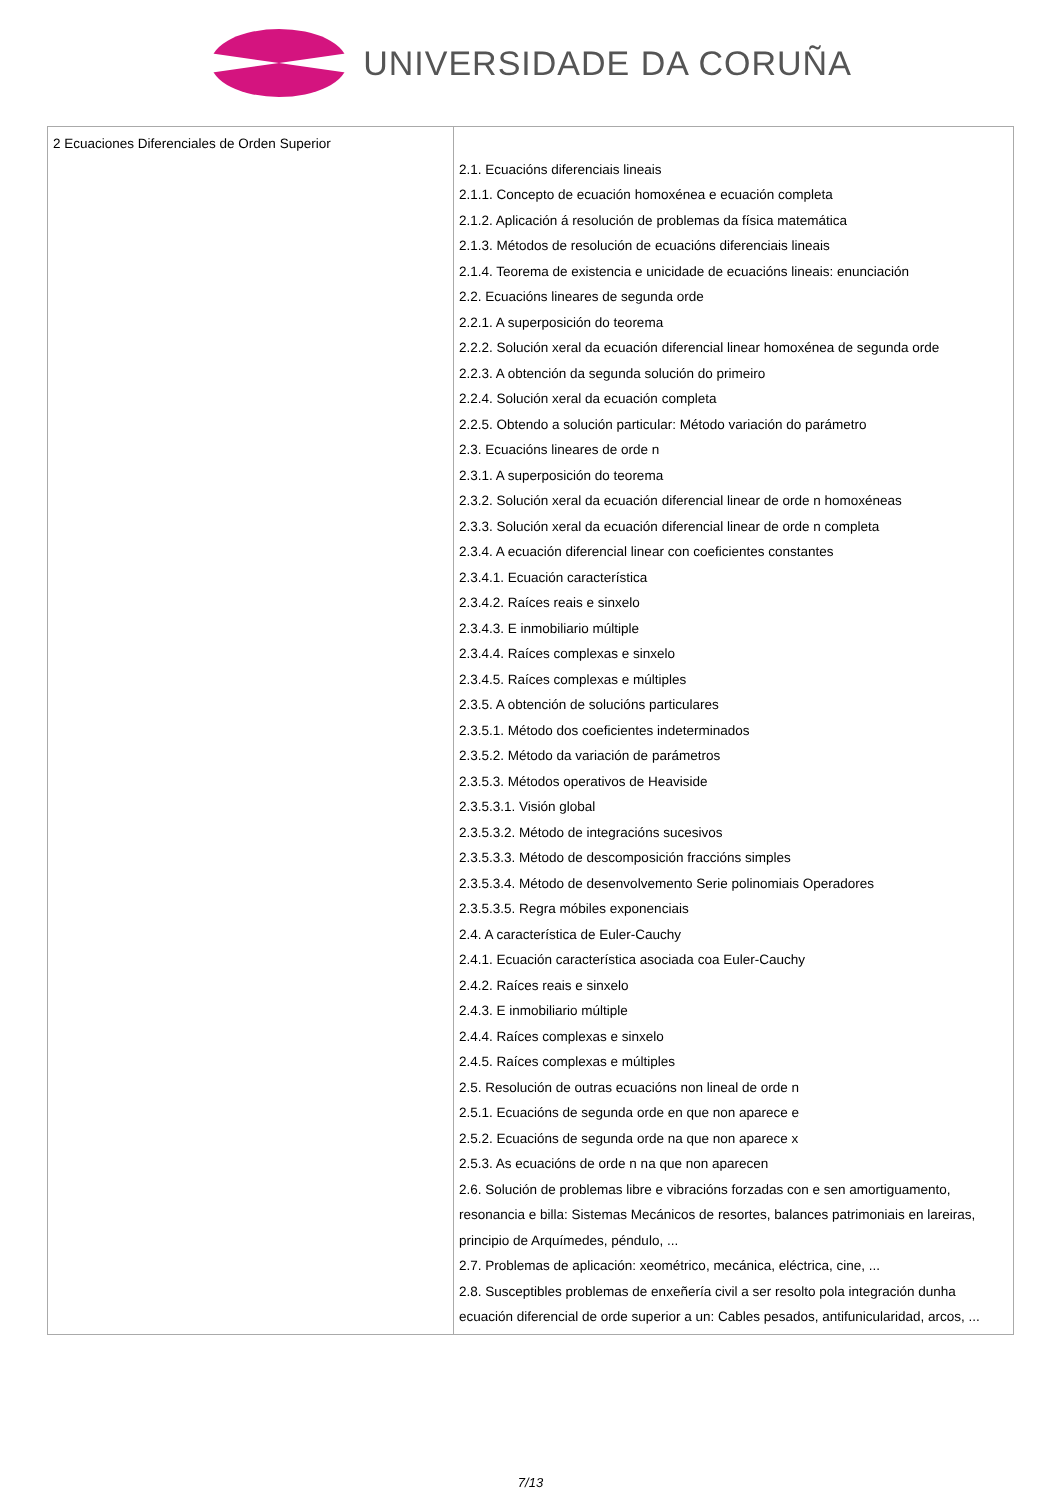UNIVERSIDADE DA CORUÑA
| 2 Ecuaciones Diferenciales de Orden Superior | 2.1. Ecuacións diferenciais lineais 2.1.1. Concepto de ecuación homoxénea e ecuación completa 2.1.2. Aplicación á resolución de problemas da física matemática 2.1.3. Métodos de resolución de ecuacións diferenciais lineais 2.1.4. Teorema de existencia e unicidade de ecuacións lineais: enunciación 2.2. Ecuacións lineares de segunda orde 2.2.1. A superposición do teorema 2.2.2. Solución xeral da ecuación diferencial linear homoxénea de segunda orde 2.2.3. A obtención da segunda solución do primeiro 2.2.4. Solución xeral da ecuación completa 2.2.5. Obtendo a solución particular: Método variación do parámetro 2.3. Ecuacións lineares de orde n 2.3.1. A superposición do teorema 2.3.2. Solución xeral da ecuación diferencial linear de orde n homoxéneas 2.3.3. Solución xeral da ecuación diferencial linear de orde n completa 2.3.4. A ecuación diferencial linear con coeficientes constantes 2.3.4.1. Ecuación característica 2.3.4.2. Raíces reais e sinxelo 2.3.4.3. E inmobiliario múltiple 2.3.4.4. Raíces complexas e sinxelo 2.3.4.5. Raíces complexas e múltiples 2.3.5. A obtención de solucións particulares 2.3.5.1. Método dos coeficientes indeterminados 2.3.5.2. Método da variación de parámetros 2.3.5.3. Métodos operativos de Heaviside 2.3.5.3.1. Visión global 2.3.5.3.2. Método de integracións sucesivos 2.3.5.3.3. Método de descomposición fraccións simples 2.3.5.3.4. Método de desenvolvemento Serie polinomiais Operadores 2.3.5.3.5. Regra móbiles exponenciais 2.4. A característica de Euler-Cauchy 2.4.1. Ecuación característica asociada coa Euler-Cauchy 2.4.2. Raíces reais e sinxelo 2.4.3. E inmobiliario múltiple 2.4.4. Raíces complexas e sinxelo 2.4.5. Raíces complexas e múltiples 2.5. Resolución de outras ecuacións non lineal de orde n 2.5.1. Ecuacións de segunda orde en que non aparece e 2.5.2. Ecuacións de segunda orde na que non aparece x 2.5.3. As ecuacións de orde n na que non aparecen 2.6. Solución de problemas libre e vibracións forzadas con e sen amortiguamento, resonancia e billa: Sistemas Mecánicos de resortes, balances patrimoniais en lareiras, principio de Arquímedes, péndulo, ... 2.7. Problemas de aplicación: xeométrico, mecánica, eléctrica, cine, ... 2.8. Susceptibles problemas de enxeñería civil a ser resolto pola integración dunha ecuación diferencial de orde superior a un: Cables pesados, antifunicularidad, arcos, ... |
7/13